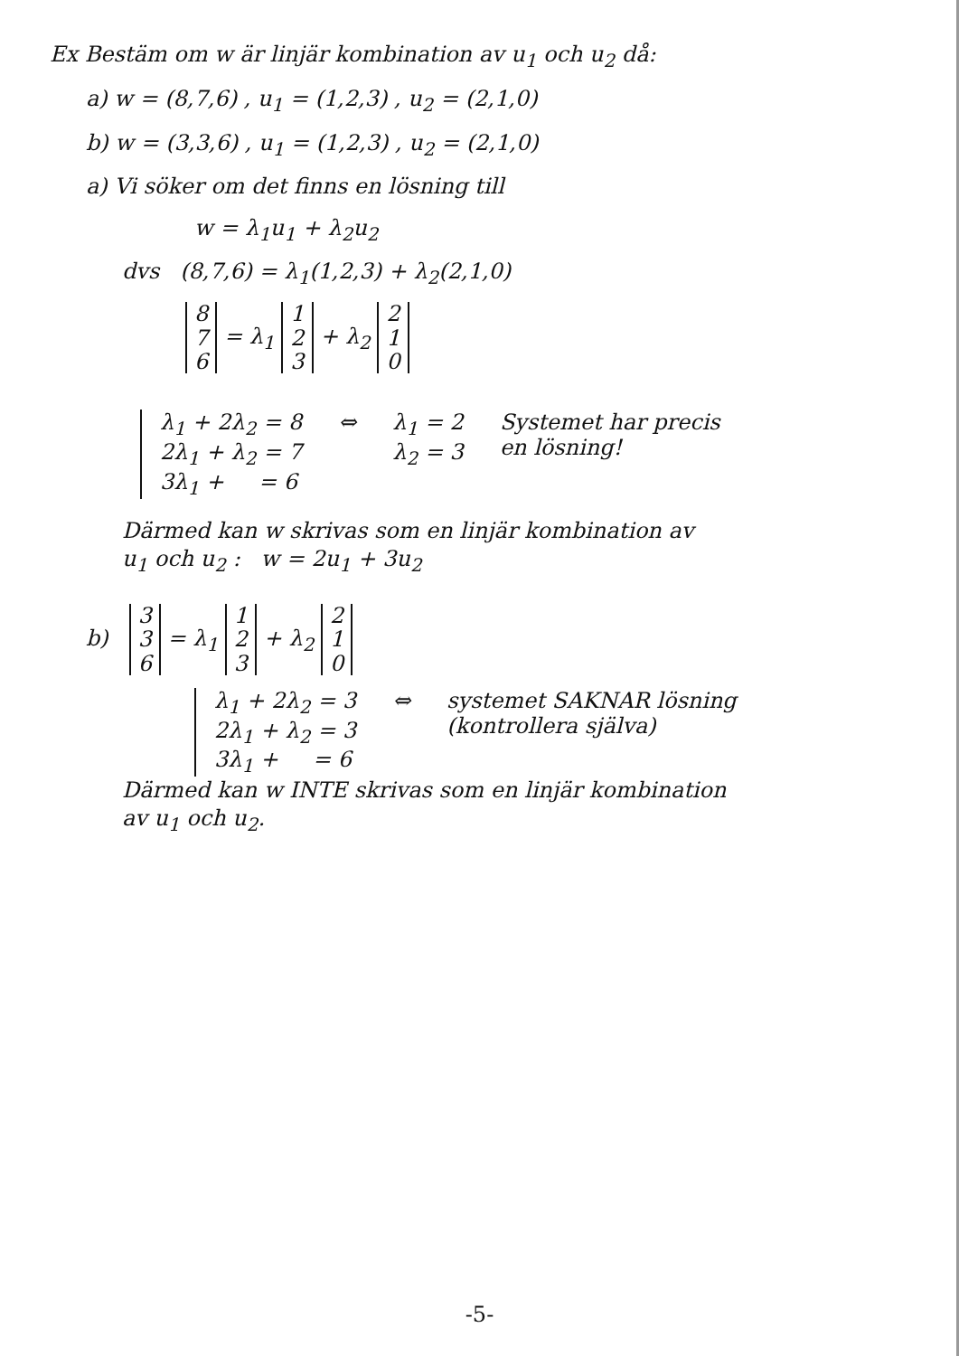Ex Bestäm om w är linjär kombination av u<sub>1</sub> och u<sub>2</sub> då:
a) w = (8,7,6) , u<sub>1</sub> = (1,2,3) , u<sub>2</sub> = (2,1,0)
b) w = (3,3,6) , u<sub>1</sub> = (1,2,3) , u<sub>2</sub> = (2,1,0)
a) Vi söker om det finns en lösning till
w = λ<sub>1</sub>u<sub>1</sub> + λ<sub>2</sub>u<sub>2</sub>
dvs (8,7,6) = λ<sub>1</sub>(1,2,3) + λ<sub>2</sub>(2,1,0)
8
7
6 = λ<sub>1</sub> 1
2
3 + λ<sub>2</sub> 2
1
0
λ<sub>1</sub> + 2λ<sub>2</sub> = 8
2λ<sub>1</sub> + λ<sub>2</sub> = 7
3λ<sub>1</sub> + = 6
⇔ λ<sub>1</sub> = 2
λ<sub>2</sub> = 3
Systemet har precis
en lösning!
Därmed kan w skrivas som en linjär kombination av
u<sub>1</sub> och u<sub>2</sub> : w = 2u<sub>1</sub> + 3u<sub>2</sub>
b) 3
3
6 = λ<sub>1</sub> 1
2
3 + λ<sub>2</sub> 2
1
0
λ<sub>1</sub> + 2λ<sub>2</sub> = 3
2λ<sub>1</sub> + λ<sub>2</sub> = 3
3λ<sub>1</sub> + = 6
⇔ systemet SAKNAR lösning
(kontrollera själva)
Därmed kan w INTE skrivas som en linjär kombination
av u<sub>1</sub> och u<sub>2</sub>.
-5-